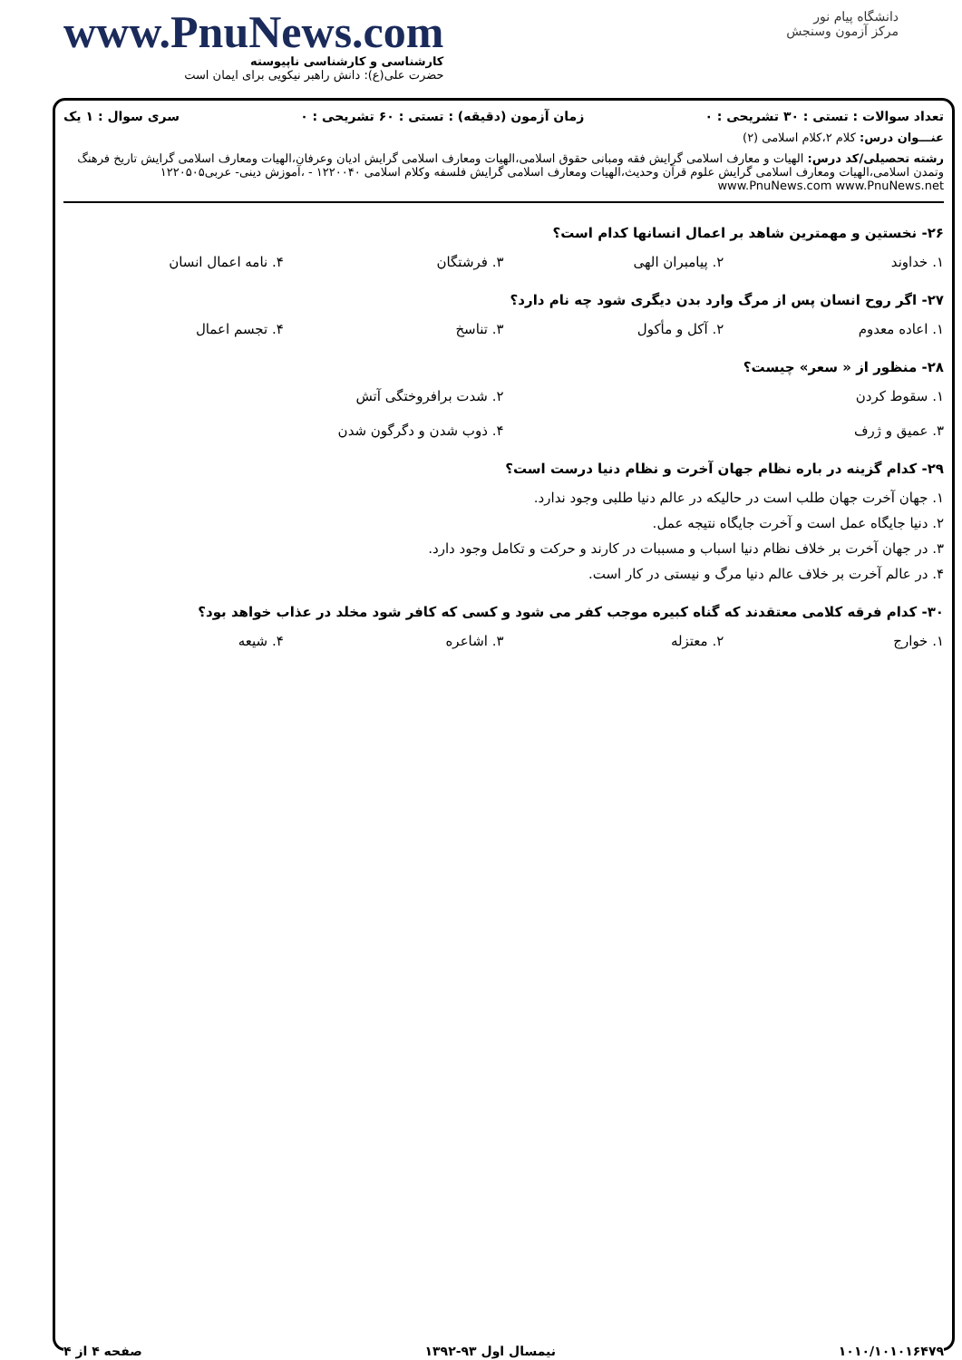www.PnuNews.com
کارشناسی و کارشناسی ناپیوسته
حضرت علی(ع): دانش راهبر نیکویی برای ایمان است
دانشگاه پیام نور
مرکز آزمون وسنجش
تعداد سوالات : تستی : ۳۰ تشریحی : ۰ زمان آزمون (دقیقه) : تستی : ۶۰ تشریحی : ۰ سری سوال : ۱ یک
عنـــوان درس: کلام ۲،کلام اسلامی (۲)
رشته تحصیلی/کد درس: الهیات و معارف اسلامی گرایش فقه ومبانی حقوق اسلامی،الهیات ومعارف اسلامی گرایش ادیان وعرفان،الهیات ومعارف اسلامی گرایش تاریخ فرهنگ وتمدن اسلامی،الهیات ومعارف اسلامی گرایش علوم قرآن وحدیث،الهیات ومعارف اسلامی گرایش فلسفه وکلام اسلامی ۱۲۲۰۰۴۰ - ،آموزش دینی- عربی۱۲۲۰۵۰۵ www.PnuNews.com www.PnuNews.net
۲۶- نخستین و مهمترین شاهد بر اعمال انسانها کدام است؟
۱. خداوند ۲. پیامبران الهی ۳. فرشتگان ۴. نامه اعمال انسان
۲۷- اگر روح انسان پس از مرگ وارد بدن دیگری شود چه نام دارد؟
۱. اعاده معدوم ۲. آکل و مأکول ۳. تناسخ ۴. تجسم اعمال
۲۸- منظور از « سعر» چیست؟
۱. سقوط کردن ۲. شدت برافروختگی آتش
۳. عمیق و ژرف ۴. ذوب شدن و دگرگون شدن
۲۹- کدام گزینه در باره نظام جهان آخرت و نظام دنیا درست است؟
۱. جهان آخرت جهان طلب است در حالیکه در عالم دنیا طلبی وجود ندارد.
۲. دنیا جایگاه عمل است و آخرت جایگاه نتیجه عمل.
۳. در جهان آخرت بر خلاف نظام دنیا اسباب و مسببات در کارند و حرکت و تکامل وجود دارد.
۴. در عالم آخرت بر خلاف عالم دنیا مرگ و نیستی در کار است.
۳۰- کدام فرقه کلامی معتقدند که گناه کبیره موجب کفر می شود و کسی که کافر شود مخلد در عذاب خواهد بود؟
۱. خوارج ۲. معتزله ۳. اشاعره ۴. شیعه
۱۰۱۰/۱۰۱۰۱۶۴۷۹ نیمسال اول ۹۳-۱۳۹۲ صفحه ۴ از ۴